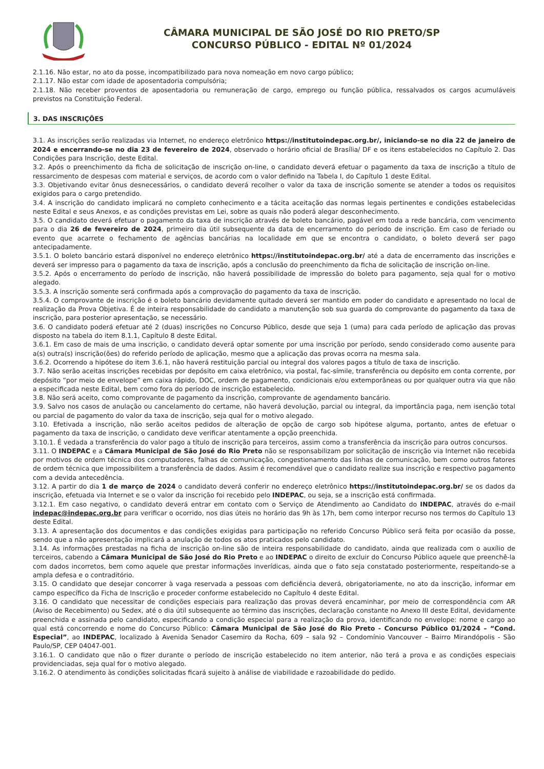CÂMARA MUNICIPAL DE SÃO JOSÉ DO RIO PRETO/SP
CONCURSO PÚBLICO - EDITAL Nº 01/2024
2.1.16. Não estar, no ato da posse, incompatibilizado para nova nomeação em novo cargo público;
2.1.17. Não estar com idade de aposentadoria compulsória;
2.1.18. Não receber proventos de aposentadoria ou remuneração de cargo, emprego ou função pública, ressalvados os cargos acumuláveis previstos na Constituição Federal.
3. DAS INSCRIÇÕES
3.1. As inscrições serão realizadas via Internet, no endereço eletrônico https://institutoindepac.org.br/, iniciando-se no dia 22 de janeiro de 2024 e encerrando-se no dia 23 de fevereiro de 2024, observado o horário oficial de Brasília/ DF e os itens estabelecidos no Capítulo 2. Das Condições para Inscrição, deste Edital.
3.2. Após o preenchimento da ficha de solicitação de inscrição on-line, o candidato deverá efetuar o pagamento da taxa de inscrição a título de ressarcimento de despesas com material e serviços, de acordo com o valor definido na Tabela I, do Capítulo 1 deste Edital.
3.3. Objetivando evitar ônus desnecessários, o candidato deverá recolher o valor da taxa de inscrição somente se atender a todos os requisitos exigidos para o cargo pretendido.
3.4. A inscrição do candidato implicará no completo conhecimento e a tácita aceitação das normas legais pertinentes e condições estabelecidas neste Edital e seus Anexos, e as condições previstas em Lei, sobre as quais não poderá alegar desconhecimento.
3.5. O candidato deverá efetuar o pagamento da taxa de inscrição através de boleto bancário, pagável em toda a rede bancária, com vencimento para o dia 26 de fevereiro de 2024, primeiro dia útil subsequente da data de encerramento do período de inscrição. Em caso de feriado ou evento que acarrete o fechamento de agências bancárias na localidade em que se encontra o candidato, o boleto deverá ser pago antecipadamente.
3.5.1. O boleto bancário estará disponível no endereço eletrônico https://institutoindepac.org.br/ até a data de encerramento das inscrições e deverá ser impresso para o pagamento da taxa de inscrição, após a conclusão do preenchimento da ficha de solicitação de inscrição on-line.
3.5.2. Após o encerramento do período de inscrição, não haverá possibilidade de impressão do boleto para pagamento, seja qual for o motivo alegado.
3.5.3. A inscrição somente será confirmada após a comprovação do pagamento da taxa de inscrição.
3.5.4. O comprovante de inscrição é o boleto bancário devidamente quitado deverá ser mantido em poder do candidato e apresentado no local de realização da Prova Objetiva. É de inteira responsabilidade do candidato a manutenção sob sua guarda do comprovante do pagamento da taxa de inscrição, para posterior apresentação, se necessário.
3.6. O candidato poderá efetuar até 2 (duas) inscrições no Concurso Público, desde que seja 1 (uma) para cada período de aplicação das provas disposto na tabela do item 8.1.1, Capítulo 8 deste Edital.
3.6.1. Em caso de mais de uma inscrição, o candidato deverá optar somente por uma inscrição por período, sendo considerado como ausente para a(s) outra(s) inscrição(ões) do referido período de aplicação, mesmo que a aplicação das provas ocorra na mesma sala.
3.6.2. Ocorrendo a hipótese do item 3.6.1, não haverá restituição parcial ou integral dos valores pagos a título de taxa de inscrição.
3.7. Não serão aceitas inscrições recebidas por depósito em caixa eletrônico, via postal, fac-símile, transferência ou depósito em conta corrente, por depósito “por meio de envelope” em caixa rápido, DOC, ordem de pagamento, condicionais e/ou extemporâneas ou por qualquer outra via que não a especificada neste Edital, bem como fora do período de inscrição estabelecido.
3.8. Não será aceito, como comprovante de pagamento da inscrição, comprovante de agendamento bancário.
3.9. Salvo nos casos de anulação ou cancelamento do certame, não haverá devolução, parcial ou integral, da importância paga, nem isenção total ou parcial de pagamento do valor da taxa de inscrição, seja qual for o motivo alegado.
3.10. Efetivada a inscrição, não serão aceitos pedidos de alteração de opção de cargo sob hipótese alguma, portanto, antes de efetuar o pagamento da taxa de inscrição, o candidato deve verificar atentamente a opção preenchida.
3.10.1. É vedada a transferência do valor pago a título de inscrição para terceiros, assim como a transferência da inscrição para outros concursos.
3.11. O INDEPAC e a Câmara Municipal de São José do Rio Preto não se responsabilizam por solicitação de inscrição via Internet não recebida por motivos de ordem técnica dos computadores, falhas de comunicação, congestionamento das linhas de comunicação, bem como outros fatores de ordem técnica que impossibilitem a transferência de dados. Assim é recomendável que o candidato realize sua inscrição e respectivo pagamento com a devida antecedência.
3.12. A partir do dia 1 de março de 2024 o candidato deverá conferir no endereço eletrônico https://institutoindepac.org.br/ se os dados da inscrição, efetuada via Internet e se o valor da inscrição foi recebido pelo INDEPAC, ou seja, se a inscrição está confirmada.
3.12.1. Em caso negativo, o candidato deverá entrar em contato com o Serviço de Atendimento ao Candidato do INDEPAC, através do e-mail indepac@indepac.org.br para verificar o ocorrido, nos dias úteis no horário das 9h às 17h, bem como interpor recurso nos termos do Capítulo 13 deste Edital.
3.13. A apresentação dos documentos e das condições exigidas para participação no referido Concurso Público será feita por ocasião da posse, sendo que a não apresentação implicará a anulação de todos os atos praticados pelo candidato.
3.14. As informações prestadas na ficha de inscrição on-line são de inteira responsabilidade do candidato, ainda que realizada com o auxílio de terceiros, cabendo a Câmara Municipal de São José do Rio Preto e ao INDEPAC o direito de excluir do Concurso Público aquele que preenchê-la com dados incorretos, bem como aquele que prestar informações inverídicas, ainda que o fato seja constatado posteriormente, respeitando-se a ampla defesa e o contraditório.
3.15. O candidato que desejar concorrer à vaga reservada a pessoas com deficiência deverá, obrigatoriamente, no ato da inscrição, informar em campo específico da Ficha de Inscrição e proceder conforme estabelecido no Capítulo 4 deste Edital.
3.16. O candidato que necessitar de condições especiais para realização das provas deverá encaminhar, por meio de correspondência com AR (Aviso de Recebimento) ou Sedex, até o dia útil subsequente ao término das inscrições, declaração constante no Anexo III deste Edital, devidamente preenchida e assinada pelo candidato, especificando a condição especial para a realização da prova, identificando no envelope: nome e cargo ao qual está concorrendo e nome do Concurso Público: Câmara Municipal de São José do Rio Preto - Concurso Público 01/2024 – “Cond. Especial”, ao INDEPAC, localizado à Avenida Senador Casemiro da Rocha, 609 – sala 92 – Condomínio Vancouver – Bairro Mirandópolis - São Paulo/SP, CEP 04047-001.
3.16.1. O candidato que não o fizer durante o período de inscrição estabelecido no item anterior, não terá a prova e as condições especiais providenciadas, seja qual for o motivo alegado.
3.16.2. O atendimento às condições solicitadas ficará sujeito à análise de viabilidade e razoabilidade do pedido.